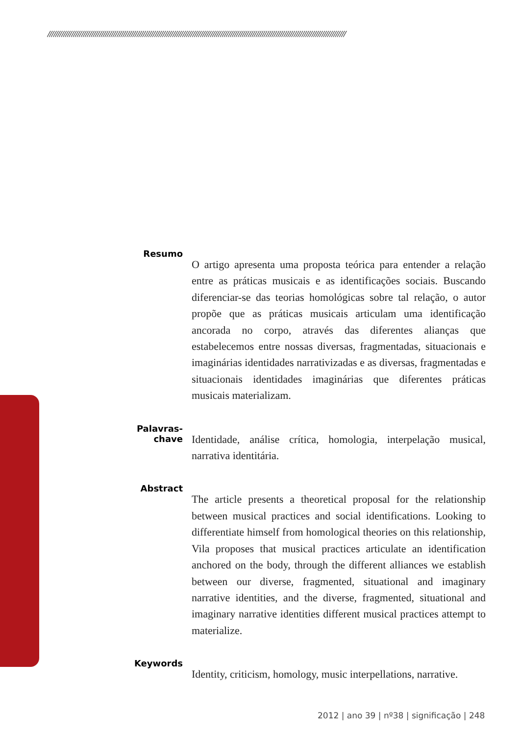//////////////////////////////////////////////////////////////////////////////////////////////////////////////////////////////////////////////////////
Resumo
O artigo apresenta uma proposta teórica para entender a relação entre as práticas musicais e as identificações sociais. Buscando diferenciar-se das teorias homológicas sobre tal relação, o autor propõe que as práticas musicais articulam uma identificação ancorada no corpo, através das diferentes alianças que estabelecemos entre nossas diversas, fragmentadas, situacionais e imaginárias identidades narrativizadas e as diversas, fragmentadas e situacionais identidades imaginárias que diferentes práticas musicais materializam.
Palavras-chave
Identidade, análise crítica, homologia, interpelação musical, narrativa identitária.
Abstract
The article presents a theoretical proposal for the relationship between musical practices and social identifications. Looking to differentiate himself from homological theories on this relationship, Vila proposes that musical practices articulate an identification anchored on the body, through the different alliances we establish between our diverse, fragmented, situational and imaginary narrative identities, and the diverse, fragmented, situational and imaginary narrative identities different musical practices attempt to materialize.
Keywords
Identity, criticism, homology, music interpellations, narrative.
2012 | ano 39 | nº38 | significação | 248